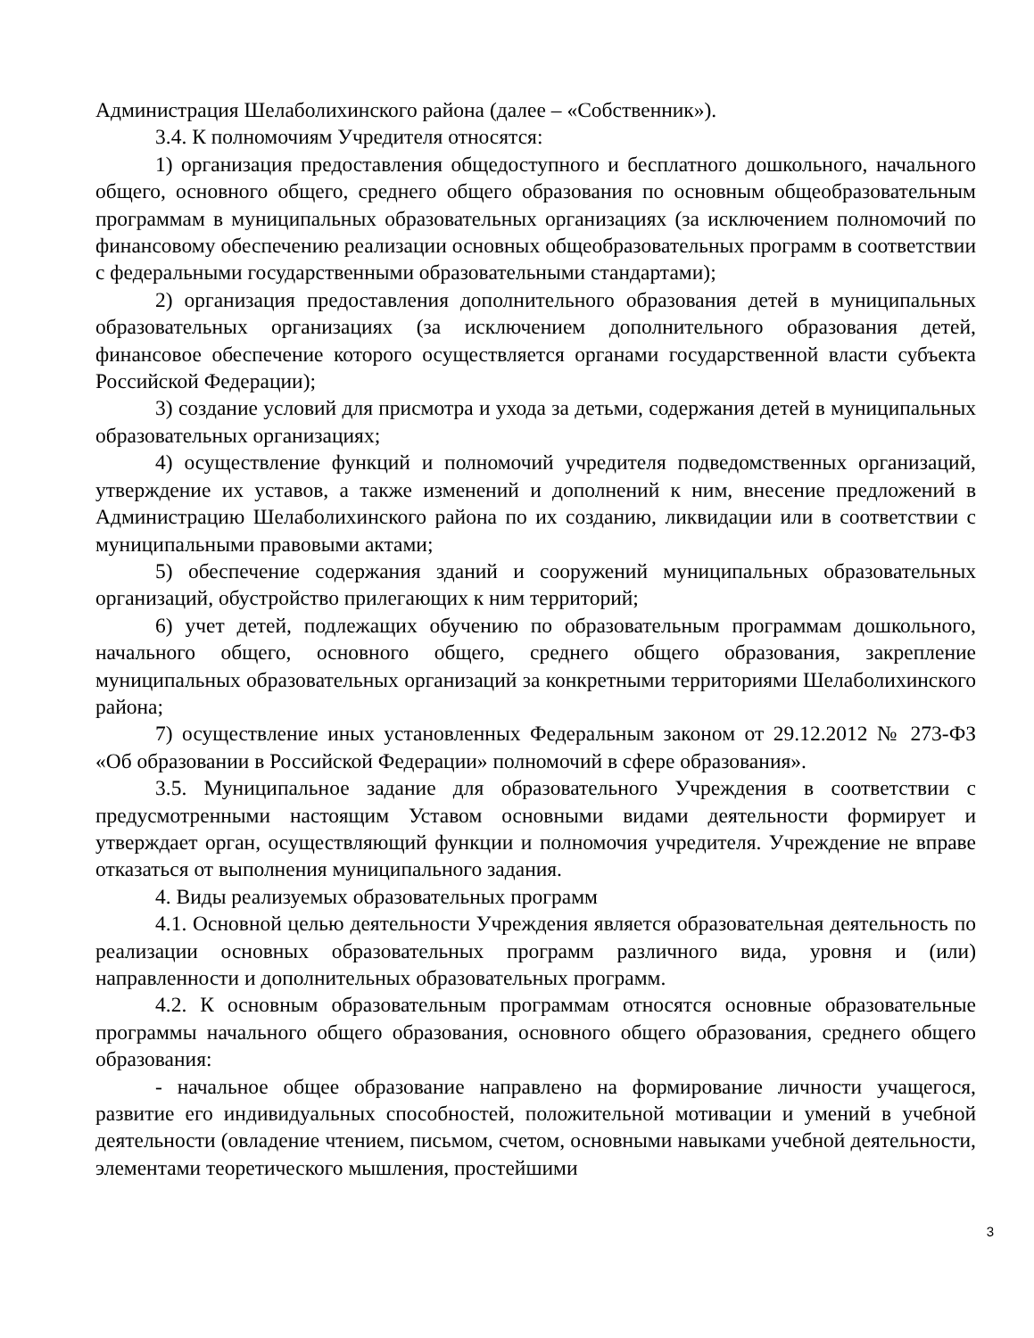Администрация Шелаболихинского района (далее – «Собственник»).
3.4. К полномочиям Учредителя относятся:
1) организация предоставления общедоступного и бесплатного дошкольного, начального общего, основного общего, среднего общего образования по основным общеобразовательным программам в муниципальных образовательных организациях (за исключением полномочий по финансовому обеспечению реализации основных общеобразовательных программ в соответствии с федеральными государственными образовательными стандартами);
2) организация предоставления дополнительного образования детей в муниципальных образовательных организациях (за исключением дополнительного образования детей, финансовое обеспечение которого осуществляется органами государственной власти субъекта Российской Федерации);
3) создание условий для присмотра и ухода за детьми, содержания детей в муниципальных образовательных организациях;
4) осуществление функций и полномочий учредителя подведомственных организаций, утверждение их уставов, а также изменений и дополнений к ним, внесение предложений в Администрацию Шелаболихинского района по их созданию, ликвидации или в соответствии с муниципальными правовыми актами;
5) обеспечение содержания зданий и сооружений муниципальных образовательных организаций, обустройство прилегающих к ним территорий;
6) учет детей, подлежащих обучению по образовательным программам дошкольного, начального общего, основного общего, среднего общего образования, закрепление муниципальных образовательных организаций за конкретными территориями Шелаболихинского района;
7) осуществление иных установленных Федеральным законом от 29.12.2012 № 273-ФЗ «Об образовании в Российской Федерации» полномочий в сфере образования».
3.5. Муниципальное задание для образовательного Учреждения в соответствии с предусмотренными настоящим Уставом основными видами деятельности формирует и утверждает орган, осуществляющий функции и полномочия учредителя. Учреждение не вправе отказаться от выполнения муниципального задания.
4. Виды реализуемых образовательных программ
4.1. Основной целью деятельности Учреждения является образовательная деятельность по реализации основных образовательных программ различного вида, уровня и (или) направленности и дополнительных образовательных программ.
4.2. К основным образовательным программам относятся основные образовательные программы начального общего образования, основного общего образования, среднего общего образования:
- начальное общее образование направлено на формирование личности учащегося, развитие его индивидуальных способностей, положительной мотивации и умений в учебной деятельности (овладение чтением, письмом, счетом, основными навыками учебной деятельности, элементами теоретического мышления, простейшими
3